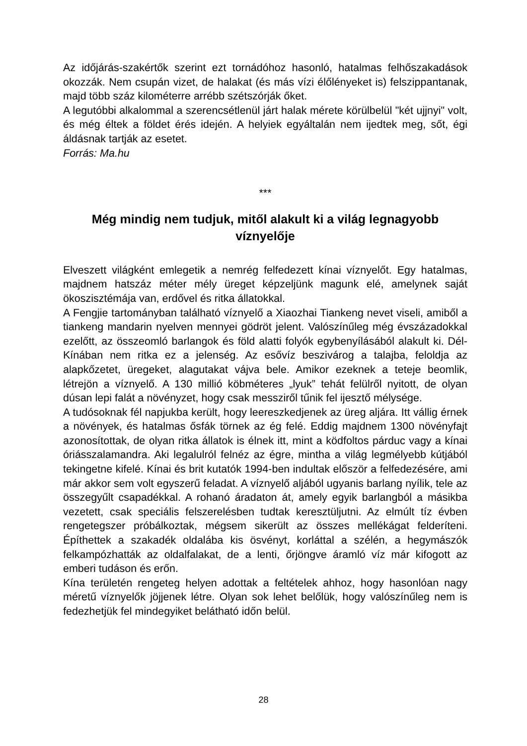Az időjárás-szakértők szerint ezt tornádóhoz hasonló, hatalmas felhőszakadások okozzák. Nem csupán vizet, de halakat (és más vízi élőlényeket is) felszippantanak, majd több száz kilométerre arrébb szétszórják őket.
A legutóbbi alkalommal a szerencsétlenül járt halak mérete körülbelül "két ujjnyi" volt, és még éltek a földet érés idején. A helyiek egyáltalán nem ijedtek meg, sőt, égi áldásnak tartják az esetet.
Forrás: Ma.hu
***
Még mindig nem tudjuk, mitől alakult ki a világ legnagyobb víznyelője
Elveszett világként emlegetik a nemrég felfedezett kínai víznyelőt. Egy hatalmas, majdnem hatszáz méter mély üreget képzeljünk magunk elé, amelynek saját ökoszisztémája van, erdővel és ritka állatokkal.
A Fengjie tartományban található víznyelő a Xiaozhai Tiankeng nevet viseli, amiből a tiankeng mandarin nyelven mennyei gödröt jelent. Valószínűleg még évszázadokkal ezelőtt, az összeomló barlangok és föld alatti folyók egybenyílásából alakult ki. Dél-Kínában nem ritka ez a jelenség. Az esővíz beszivárog a talajba, feloldja az alapkőzetet, üregeket, alagutakat vájva bele. Amikor ezeknek a teteje beomlik, létrejön a víznyelő. A 130 millió köbméteres „lyuk” tehát felülről nyitott, de olyan dúsan lepi falát a növényzet, hogy csak messziről tűnik fel ijesztő mélysége.
A tudósoknak fél napjukba került, hogy leereszkedjenek az üreg aljára. Itt vállig érnek a növények, és hatalmas ősfák törnek az ég felé. Eddig majdnem 1300 növényfajt azonosítottak, de olyan ritka állatok is élnek itt, mint a ködfoltos párduc vagy a kínai óriásszalamandra. Aki legalulról felnéz az égre, mintha a világ legmélyebb kútjából tekingetne kifelé. Kínai és brit kutatók 1994-ben indultak először a felfedezésére, ami már akkor sem volt egyszerű feladat. A víznyelő aljából ugyanis barlang nyílik, tele az összegyűlt csapadékkal. A rohanó áradaton át, amely egyik barlangból a másikba vezetett, csak speciális felszerelésben tudtak keresztüljutni. Az elmúlt tíz évben rengetegszer próbálkoztak, mégsem sikerült az összes mellékágat felderíteni. Építhettek a szakadék oldalába kis ösvényt, korláttal a szélén, a hegymászók felkampózhatták az oldalfalakat, de a lenti, őrjöngve áramló víz már kifogott az emberi tudáson és erőn.
Kína területén rengeteg helyen adottak a feltételek ahhoz, hogy hasonlóan nagy méretű víznyelők jöjjenek létre. Olyan sok lehet belőlük, hogy valószínűleg nem is fedezhetjük fel mindegyiket belátható időn belül.
28